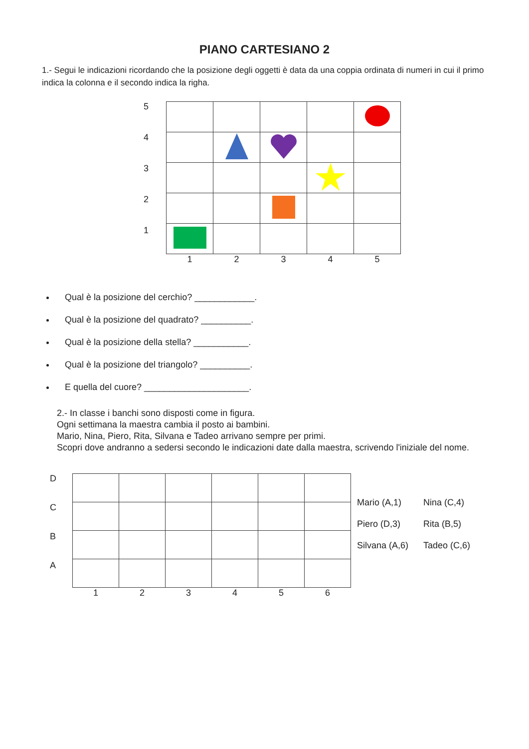PIANO CARTESIANO 2
1.- Segui le indicazioni ricordando che la posizione degli oggetti è data da una coppia ordinata di numeri in cui il primo indica la colonna e il secondo indica la righa.
5
4
3
2
1
| 1 | 2 | 3 | 4 | 5 |
Qual è la posizione del cerchio? ____________.
Qual è la posizione del quadrato? __________.
Qual è la posizione della stella? ___________.
Qual è la posizione del triangolo? __________.
E quella del cuore? _____________________.
2.- In classe i banchi sono disposti come in figura.
Ogni settimana la maestra cambia il posto ai bambini.
Mario, Nina, Piero, Rita, Silvana e Tadeo arrivano sempre per primi.
Scopri dove andranno a sedersi secondo le indicazioni date dalla maestra, scrivendo l'iniziale del nome.
D
C
B
A
| 1 | 2 | 3 | 4 | 5 | 6 |
| Mario (A,1) | Nina (C,4) |
| Piero (D,3) | Rita (B,5) |
| Silvana (A,6) | Tadeo (C,6) |